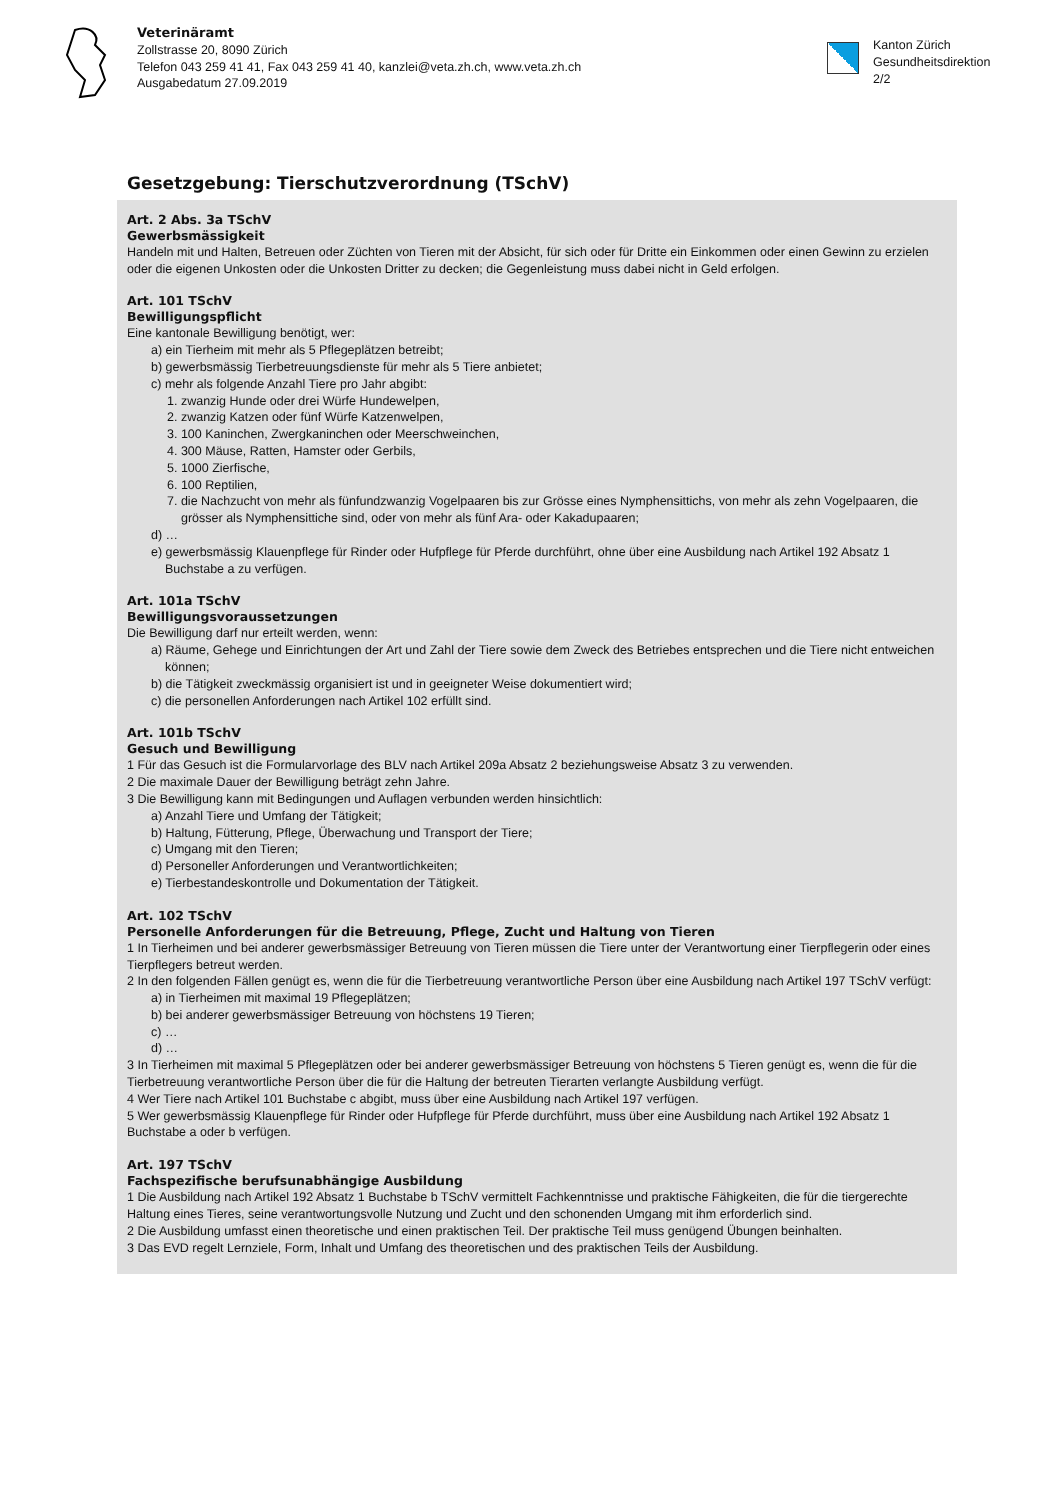Veterinäramt
Zollstrasse 20, 8090 Zürich
Telefon 043 259 41 41, Fax 043 259 41 40, kanzlei@veta.zh.ch, www.veta.zh.ch
Ausgabedatum 27.09.2019
Kanton Zürich
Gesundheitsdirektion
2/2
Gesetzgebung: Tierschutzverordnung (TSchV)
Art. 2 Abs. 3a TSchV
Gewerbsmässigkeit
Handeln mit und Halten, Betreuen oder Züchten von Tieren mit der Absicht, für sich oder für Dritte ein Einkommen oder einen Gewinn zu erzielen oder die eigenen Unkosten oder die Unkosten Dritter zu decken; die Gegenleistung muss dabei nicht in Geld erfolgen.
Art. 101 TSchV
Bewilligungspflicht
Eine kantonale Bewilligung benötigt, wer:
a) ein Tierheim mit mehr als 5 Pflegeplätzen betreibt;
b) gewerbsmässig Tierbetreuungsdienste für mehr als 5 Tiere anbietet;
c) mehr als folgende Anzahl Tiere pro Jahr abgibt:
1. zwanzig Hunde oder drei Würfe Hundewelpen,
2. zwanzig Katzen oder fünf Würfe Katzenwelpen,
3. 100 Kaninchen, Zwergkaninchen oder Meerschweinchen,
4. 300 Mäuse, Ratten, Hamster oder Gerbils,
5. 1000 Zierfische,
6. 100 Reptilien,
7. die Nachzucht von mehr als fünfundzwanzig Vogelpaaren bis zur Grösse eines Nymphensittichs, von mehr als zehn Vogelpaaren, die grösser als Nymphensittiche sind, oder von mehr als fünf Ara- oder Kakadupaaren;
d) …
e) gewerbsmässig Klauenpflege für Rinder oder Hufpflege für Pferde durchführt, ohne über eine Ausbildung nach Artikel 192 Absatz 1 Buchstabe a zu verfügen.
Art. 101a TSchV
Bewilligungsvoraussetzungen
Die Bewilligung darf nur erteilt werden, wenn:
a) Räume, Gehege und Einrichtungen der Art und Zahl der Tiere sowie dem Zweck des Betriebes entsprechen und die Tiere nicht entweichen können;
b) die Tätigkeit zweckmässig organisiert ist und in geeigneter Weise dokumentiert wird;
c) die personellen Anforderungen nach Artikel 102 erfüllt sind.
Art. 101b TSchV
Gesuch und Bewilligung
1 Für das Gesuch ist die Formularvorlage des BLV nach Artikel 209a Absatz 2 beziehungsweise Absatz 3 zu verwenden.
2 Die maximale Dauer der Bewilligung beträgt zehn Jahre.
3 Die Bewilligung kann mit Bedingungen und Auflagen verbunden werden hinsichtlich:
a) Anzahl Tiere und Umfang der Tätigkeit;
b) Haltung, Fütterung, Pflege, Überwachung und Transport der Tiere;
c) Umgang mit den Tieren;
d) Personeller Anforderungen und Verantwortlichkeiten;
e) Tierbestandeskontrolle und Dokumentation der Tätigkeit.
Art. 102 TSchV
Personelle Anforderungen für die Betreuung, Pflege, Zucht und Haltung von Tieren
1 In Tierheimen und bei anderer gewerbsmässiger Betreuung von Tieren müssen die Tiere unter der Verantwortung einer Tierpflegerin oder eines Tierpflegers betreut werden.
2 In den folgenden Fällen genügt es, wenn die für die Tierbetreuung verantwortliche Person über eine Ausbildung nach Artikel 197 TSchV verfügt:
a) in Tierheimen mit maximal 19 Pflegeplätzen;
b) bei anderer gewerbsmässiger Betreuung von höchstens 19 Tieren;
c) …
d) …
3 In Tierheimen mit maximal 5 Pflegeplätzen oder bei anderer gewerbsmässiger Betreuung von höchstens 5 Tieren genügt es, wenn die für die Tierbetreuung verantwortliche Person über die für die Haltung der betreuten Tierarten verlangte Ausbildung verfügt.
4 Wer Tiere nach Artikel 101 Buchstabe c abgibt, muss über eine Ausbildung nach Artikel 197 verfügen.
5 Wer gewerbsmässig Klauenpflege für Rinder oder Hufpflege für Pferde durchführt, muss über eine Ausbildung nach Artikel 192 Absatz 1 Buchstabe a oder b verfügen.
Art. 197 TSchV
Fachspezifische berufsunabhängige Ausbildung
1 Die Ausbildung nach Artikel 192 Absatz 1 Buchstabe b TSchV vermittelt Fachkenntnisse und praktische Fähigkeiten, die für die tiergerechte Haltung eines Tieres, seine verantwortungsvolle Nutzung und Zucht und den schonenden Umgang mit ihm erforderlich sind.
2 Die Ausbildung umfasst einen theoretische und einen praktischen Teil. Der praktische Teil muss genügend Übungen beinhalten.
3 Das EVD regelt Lernziele, Form, Inhalt und Umfang des theoretischen und des praktischen Teils der Ausbildung.